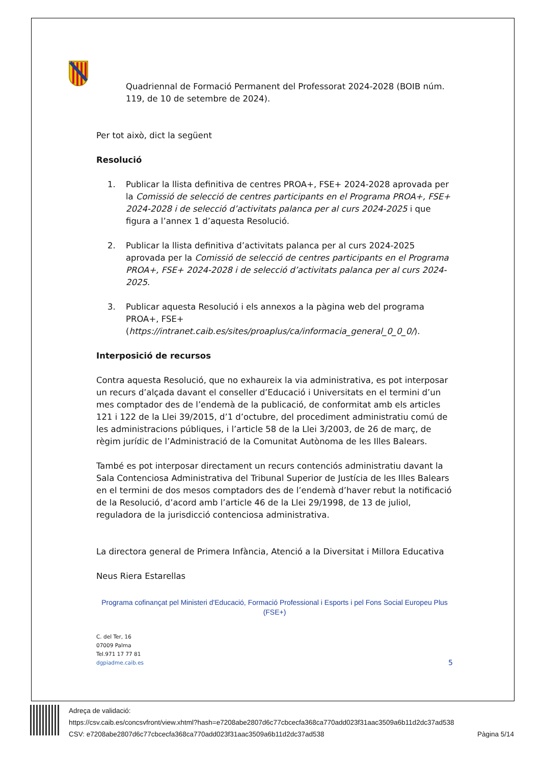Quadriennal de Formació Permanent del Professorat 2024-2028 (BOIB núm. 119, de 10 de setembre de 2024).
Per tot això, dict la següent
Resolució
1. Publicar la llista definitiva de centres PROA+, FSE+ 2024-2028 aprovada per la Comissió de selecció de centres participants en el Programa PROA+, FSE+ 2024-2028 i de selecció d’activitats palanca per al curs 2024-2025 i que figura a l’annex 1 d’aquesta Resolució.
2. Publicar la llista definitiva d’activitats palanca per al curs 2024-2025 aprovada per la Comissió de selecció de centres participants en el Programa PROA+, FSE+ 2024-2028 i de selecció d’activitats palanca per al curs 2024-2025.
3. Publicar aquesta Resolució i els annexos a la pàgina web del programa PROA+, FSE+ (https://intranet.caib.es/sites/proaplus/ca/informacia_general_0_0_0/).
Interposició de recursos
Contra aquesta Resolució, que no exhaureix la via administrativa, es pot interposar un recurs d’alçada davant el conseller d’Educació i Universitats en el termini d’un mes comptador des de l’endemà de la publicació, de conformitat amb els articles 121 i 122 de la Llei 39/2015, d’1 d’octubre, del procediment administratiu comú de les administracions públiques, i l’article 58 de la Llei 3/2003, de 26 de març, de règim jurídic de l’Administració de la Comunitat Autònoma de les Illes Balears.
També es pot interposar directament un recurs contenciós administratiu davant la Sala Contenciosa Administrativa del Tribunal Superior de Justícia de les Illes Balears en el termini de dos mesos comptadors des de l’endemà d’haver rebut la notificació de la Resolució, d’acord amb l’article 46 de la Llei 29/1998, de 13 de juliol, reguladora de la jurisdicció contenciosa administrativa.
La directora general de Primera Infància, Atenció a la Diversitat i Millora Educativa
Neus Riera Estarellas
Programa cofinançat pel Ministeri d'Educació, Formació Professional i Esports i pel Fons Social Europeu Plus (FSE+)
C. del Ter, 16
07009 Palma
Tel.971 17 77 81
dgpiadme.caib.es
5
Adreça de validació:
https://csv.caib.es/concsvfront/view.xhtml?hash=e7208abe2807d6c77cbcecfa368ca770add023f31aac3509a6b11d2dc37ad538
CSV: e7208abe2807d6c77cbcecfa368ca770add023f31aac3509a6b11d2dc37ad538 Pàgina 5/14